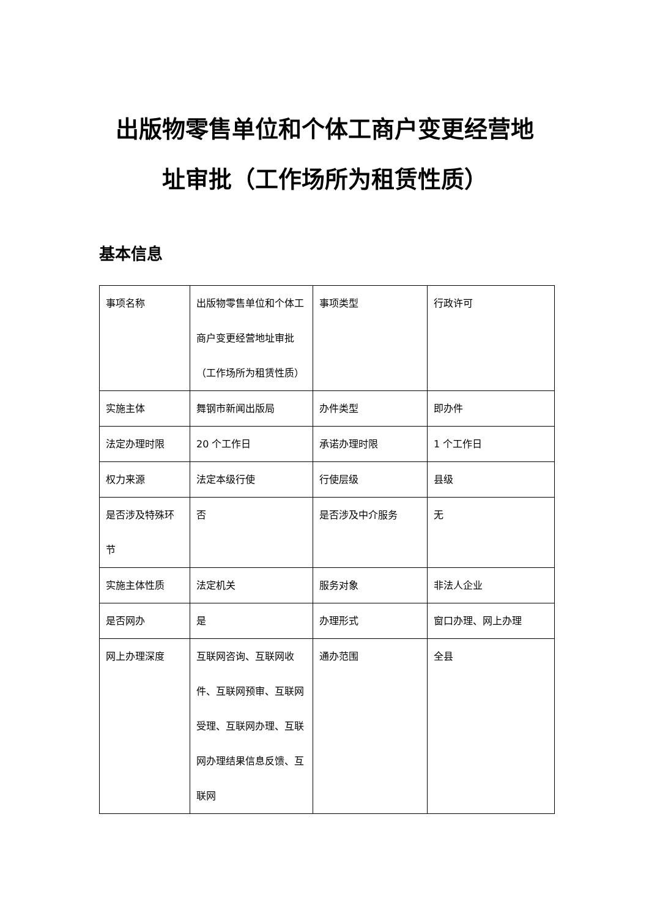出版物零售单位和个体工商户变更经营地址审批（工作场所为租赁性质）
基本信息
| 事项名称 | 出版物零售单位和个体工商户变更经营地址审批（工作场所为租赁性质） | 事项类型 | 行政许可 |
| 实施主体 | 舞钢市新闻出版局 | 办件类型 | 即办件 |
| 法定办理时限 | 20 个工作日 | 承诺办理时限 | 1 个工作日 |
| 权力来源 | 法定本级行使 | 行使层级 | 县级 |
| 是否涉及特殊环节 | 否 | 是否涉及中介服务 | 无 |
| 实施主体性质 | 法定机关 | 服务对象 | 非法人企业 |
| 是否网办 | 是 | 办理形式 | 窗口办理、网上办理 |
| 网上办理深度 | 互联网咨询、互联网收件、互联网预审、互联网受理、互联网办理、互联网办理结果信息反馈、互联网 | 通办范围 | 全县 |